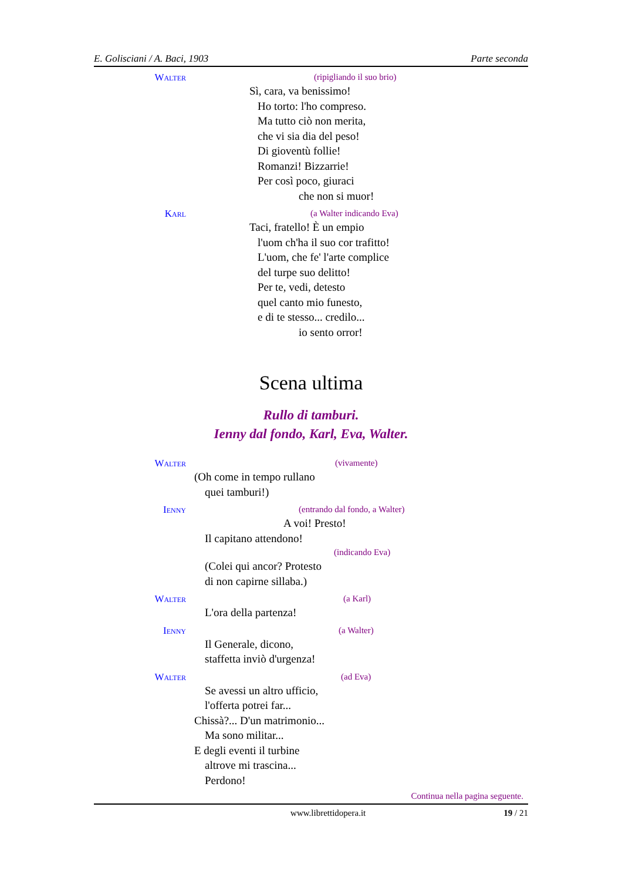E. Golisciani / A. Baci, 1903 Parte seconda
Walter
(ripigliando il suo brio)
Sì, cara, va benissimo!
Ho torto: l'ho compreso.
Ma tutto ciò non merita,
che vi sia dia del peso!
Di gioventù follie!
Romanzi! Bizzarrie!
Per così poco, giuraci
che non si muor!
Karl
(a Walter indicando Eva)
Taci, fratello! È un empio
l'uom ch'ha il suo cor trafitto!
L'uom, che fe' l'arte complice
del turpe suo delitto!
Per te, vedi, detesto
quel canto mio funesto,
e di te stesso... credilo...
io sento orror!
Scena ultima
Rullo di tamburi.
Ienny dal fondo, Karl, Eva, Walter.
Walter
(vivamente)
(Oh come in tempo rullano
quei tamburi!)
Ienny
(entrando dal fondo, a Walter)
A voi! Presto!
Il capitano attendono!
(indicando Eva)
(Colei qui ancor? Protesto
di non capirne sillaba.)
Walter
(a Karl)
L'ora della partenza!
Ienny
(a Walter)
Il Generale, dicono,
staffetta inviò d'urgenza!
Walter
(ad Eva)
Se avessi un altro ufficio,
l'offerta potrei far...
Chissà?... D'un matrimonio...
Ma sono militar...
E degli eventi il turbine
altrove mi trascina...
Perdono!
Continua nella pagina seguente.
www.librettidopera.it 19 / 21